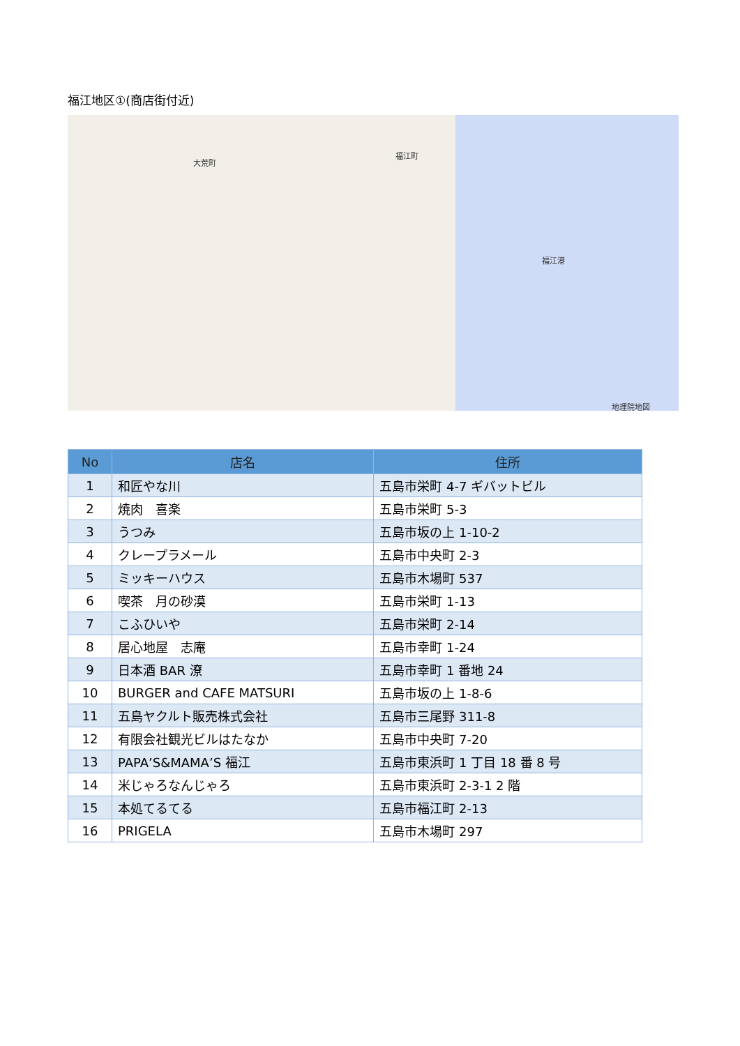福江地区①(商店街付近)
大荒町
福江町
福江港
地理院地図
| No | 店名 | 住所 |
| --- | --- | --- |
| 1 | 和匠やな川 | 五島市栄町 4-7 ギバットビル |
| 2 | 焼肉 喜楽 | 五島市栄町 5-3 |
| 3 | うつみ | 五島市坂の上 1-10-2 |
| 4 | クレープラメール | 五島市中央町 2-3 |
| 5 | ミッキーハウス | 五島市木場町 537 |
| 6 | 喫茶 月の砂漠 | 五島市栄町 1-13 |
| 7 | こふひいや | 五島市栄町 2-14 |
| 8 | 居心地屋 志庵 | 五島市幸町 1-24 |
| 9 | 日本酒 BAR 潦 | 五島市幸町 1 番地 24 |
| 10 | BURGER and CAFE MATSURI | 五島市坂の上 1-8-6 |
| 11 | 五島ヤクルト販売株式会社 | 五島市三尾野 311-8 |
| 12 | 有限会社観光ビルはたなか | 五島市中央町 7-20 |
| 13 | PAPA’S&MAMA’S 福江 | 五島市東浜町 1 丁目 18 番 8 号 |
| 14 | 米じゃろなんじゃろ | 五島市東浜町 2-3-1 2 階 |
| 15 | 本処てるてる | 五島市福江町 2-13 |
| 16 | PRIGELA | 五島市木場町 297 |